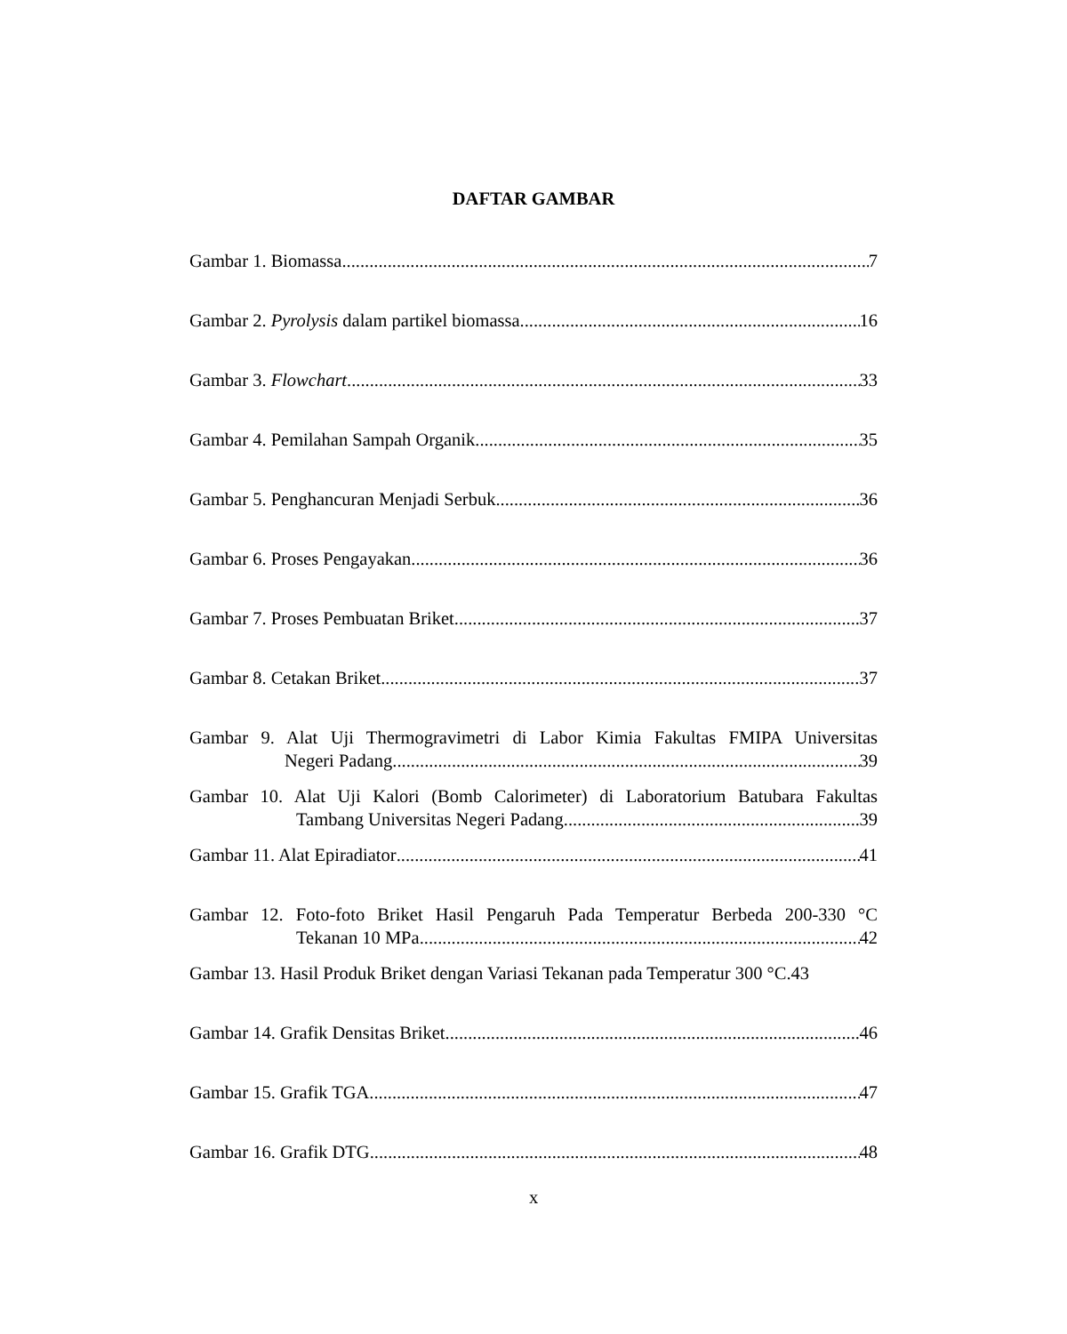DAFTAR GAMBAR
Gambar 1. Biomassa 7
Gambar 2. Pyrolysis dalam partikel biomassa 16
Gambar 3. Flowchart 33
Gambar 4. Pemilahan Sampah Organik 35
Gambar 5. Penghancuran Menjadi Serbuk 36
Gambar 6. Proses Pengayakan 36
Gambar 7. Proses Pembuatan Briket 37
Gambar 8. Cetakan Briket 37
Gambar 9. Alat Uji Thermogravimetri di Labor Kimia Fakultas FMIPA Universitas
Negeri Padang 39
Gambar 10. Alat Uji Kalori (Bomb Calorimeter) di Laboratorium Batubara Fakultas
Tambang Universitas Negeri Padang 39
Gambar 11. Alat Epiradiator 41
Gambar 12. Foto-foto Briket Hasil Pengaruh Pada Temperatur Berbeda 200-330 °C
Tekanan 10 MPa 42
Gambar 13. Hasil Produk Briket dengan Variasi Tekanan pada Temperatur 300 °C. 43
Gambar 14. Grafik Densitas Briket 46
Gambar 15. Grafik TGA 47
Gambar 16. Grafik DTG 48
x